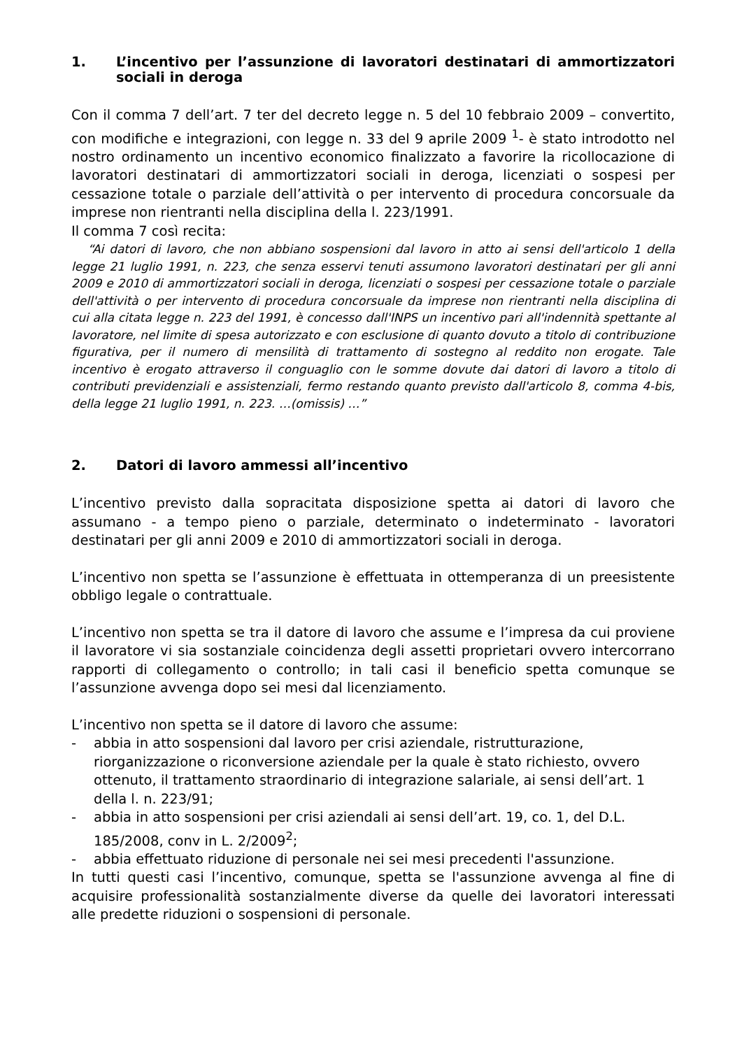1. L’incentivo per l’assunzione di lavoratori destinatari di ammortizzatori sociali in deroga
Con il comma 7 dell’art. 7 ter del decreto legge n. 5 del 10 febbraio 2009 – convertito, con modifiche e integrazioni, con legge n. 33 del 9 aprile 2009 <sup>1</sup>- è stato introdotto nel nostro ordinamento un incentivo economico finalizzato a favorire la ricollocazione di lavoratori destinatari di ammortizzatori sociali in deroga, licenziati o sospesi per cessazione totale o parziale dell’attività o per intervento di procedura concorsuale da imprese non rientranti nella disciplina della l. 223/1991.
Il comma 7 così recita:
“Ai datori di lavoro, che non abbiano sospensioni dal lavoro in atto ai sensi dell'articolo 1 della legge 21 luglio 1991, n. 223, che senza esservi tenuti assumono lavoratori destinatari per gli anni 2009 e 2010 di ammortizzatori sociali in deroga, licenziati o sospesi per cessazione totale o parziale dell'attività o per intervento di procedura concorsuale da imprese non rientranti nella disciplina di cui alla citata legge n. 223 del 1991, è concesso dall'INPS un incentivo pari all'indennità spettante al lavoratore, nel limite di spesa autorizzato e con esclusione di quanto dovuto a titolo di contribuzione figurativa, per il numero di mensilità di trattamento di sostegno al reddito non erogate. Tale incentivo è erogato attraverso il conguaglio con le somme dovute dai datori di lavoro a titolo di contributi previdenziali e assistenziali, fermo restando quanto previsto dall'articolo 8, comma 4-bis, della legge 21 luglio 1991, n. 223. …(omissis) …”
2. Datori di lavoro ammessi all’incentivo
L’incentivo previsto dalla sopracitata disposizione spetta ai datori di lavoro che assumano - a tempo pieno o parziale, determinato o indeterminato - lavoratori destinatari per gli anni 2009 e 2010 di ammortizzatori sociali in deroga.
L’incentivo non spetta se l’assunzione è effettuata in ottemperanza di un preesistente obbligo legale o contrattuale.
L’incentivo non spetta se tra il datore di lavoro che assume e l’impresa da cui proviene il lavoratore vi sia sostanziale coincidenza degli assetti proprietari ovvero intercorrano rapporti di collegamento o controllo; in tali casi il beneficio spetta comunque se l’assunzione avvenga dopo sei mesi dal licenziamento.
L’incentivo non spetta se il datore di lavoro che assume:
- abbia in atto sospensioni dal lavoro per crisi aziendale, ristrutturazione, riorganizzazione o riconversione aziendale per la quale è stato richiesto, ovvero ottenuto, il trattamento straordinario di integrazione salariale, ai sensi dell’art. 1 della l. n. 223/91;
- abbia in atto sospensioni per crisi aziendali ai sensi dell’art. 19, co. 1, del D.L. 185/2008, conv in L. 2/2009<sup>2</sup>;
- abbia effettuato riduzione di personale nei sei mesi precedenti l'assunzione.
In tutti questi casi l’incentivo, comunque, spetta se l'assunzione avvenga al fine di acquisire professionalità sostanzialmente diverse da quelle dei lavoratori interessati alle predette riduzioni o sospensioni di personale.